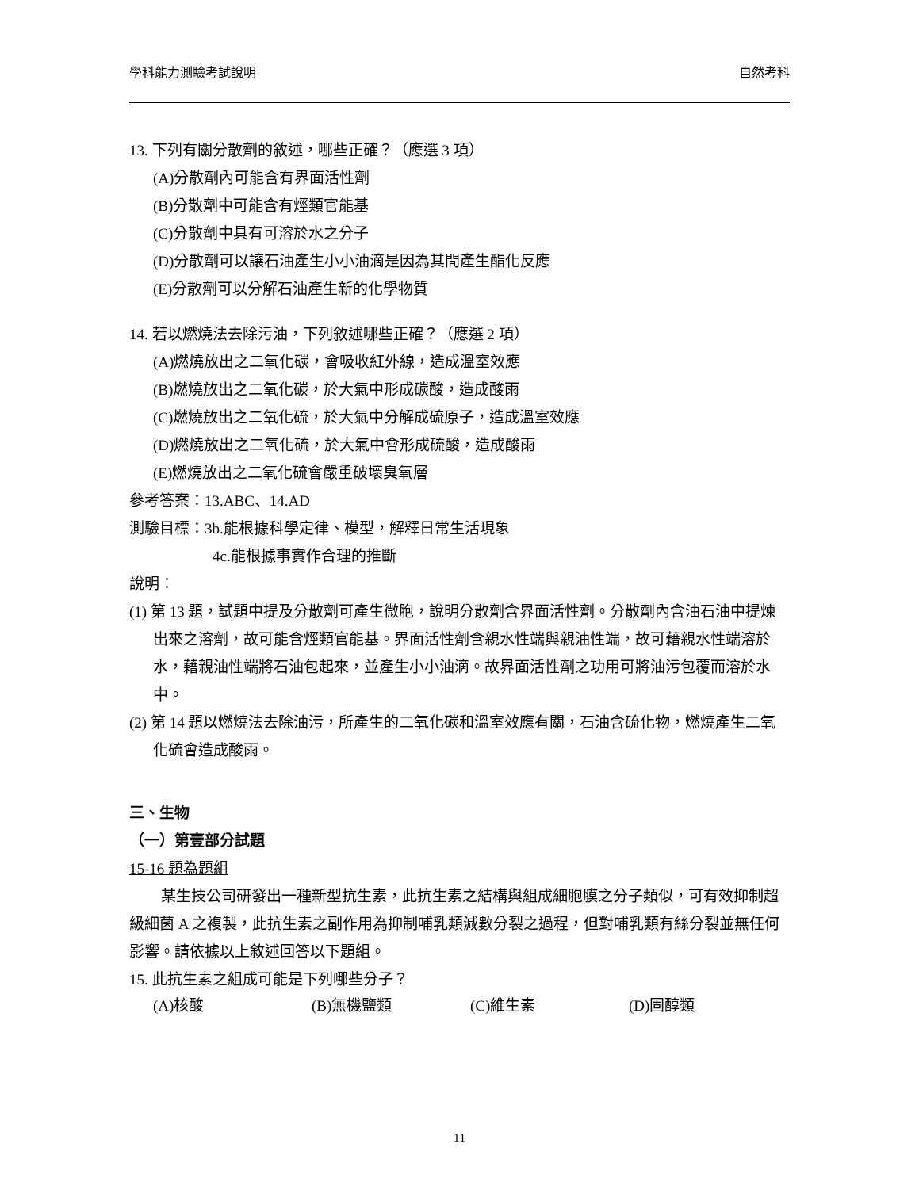學科能力測驗考試說明 自然考科
13. 下列有關分散劑的敘述，哪些正確？（應選 3 項）
(A)分散劑內可能含有界面活性劑
(B)分散劑中可能含有烴類官能基
(C)分散劑中具有可溶於水之分子
(D)分散劑可以讓石油產生小小油滴是因為其間產生酯化反應
(E)分散劑可以分解石油產生新的化學物質
14. 若以燃燒法去除污油，下列敘述哪些正確？（應選 2 項）
(A)燃燒放出之二氧化碳，會吸收紅外線，造成溫室效應
(B)燃燒放出之二氧化碳，於大氣中形成碳酸，造成酸雨
(C)燃燒放出之二氧化硫，於大氣中分解成硫原子，造成溫室效應
(D)燃燒放出之二氧化硫，於大氣中會形成硫酸，造成酸雨
(E)燃燒放出之二氧化硫會嚴重破壞臭氧層
參考答案：13.ABC、14.AD
測驗目標：3b.能根據科學定律、模型，解釋日常生活現象
4c.能根據事實作合理的推斷
說明：
(1) 第 13 題，試題中提及分散劑可產生微胞，說明分散劑含界面活性劑。分散劑內含油石油中提煉出來之溶劑，故可能含烴類官能基。界面活性劑含親水性端與親油性端，故可藉親水性端溶於水，藉親油性端將石油包起來，並產生小小油滴。故界面活性劑之功用可將油污包覆而溶於水中。
(2) 第 14 題以燃燒法去除油污，所產生的二氧化碳和溫室效應有關，石油含硫化物，燃燒產生二氧化硫會造成酸雨。
三、生物
（一）第壹部分試題
15-16 題為題組
某生技公司研發出一種新型抗生素，此抗生素之結構與組成細胞膜之分子類似，可有效抑制超級細菌 A 之複製，此抗生素之副作用為抑制哺乳類減數分裂之過程，但對哺乳類有絲分裂並無任何影響。請依據以上敘述回答以下題組。
15. 此抗生素之組成可能是下列哪些分子？
(A)核酸 (B)無機鹽類 (C)維生素 (D)固醇類
11